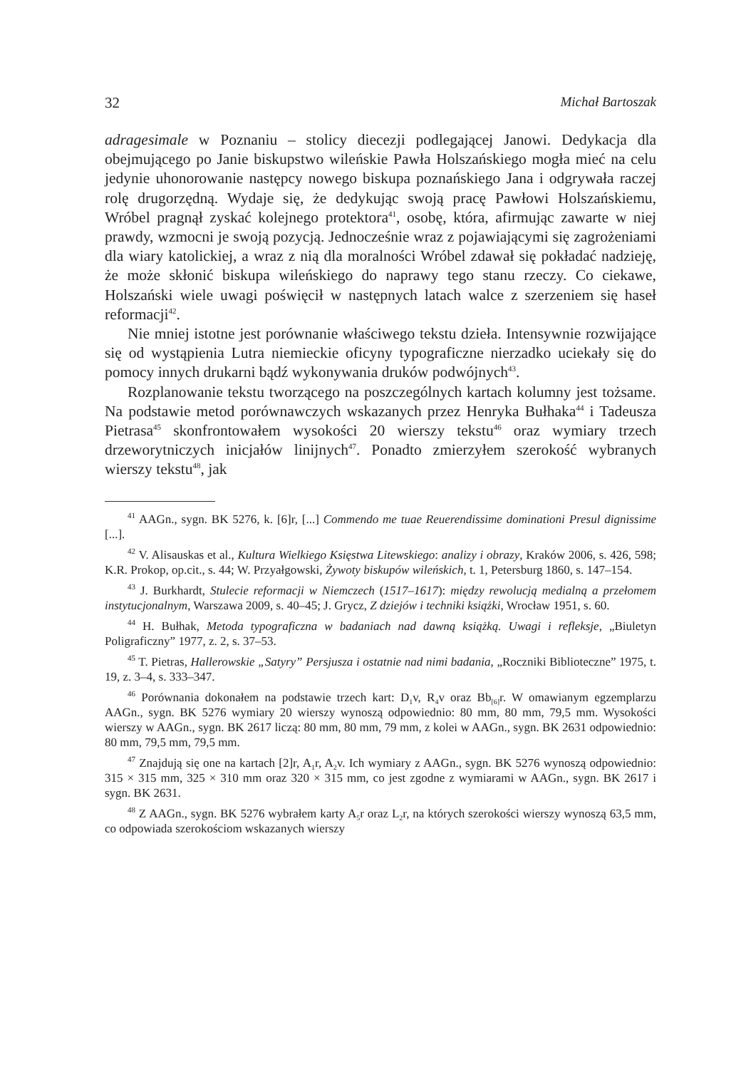32 Michał Bartoszak
adragesimale w Poznaniu – stolicy diecezji podlegającej Janowi. Dedykacja dla obejmującego po Janie biskupstwo wileńskie Pawła Holszańskiego mogła mieć na celu jedynie uhonorowanie następcy nowego biskupa poznańskiego Jana i odgrywała raczej rolę drugorzędną. Wydaje się, że dedykując swoją pracę Pawłowi Holszańskiemu, Wróbel pragnął zyskać kolejnego protektora<sup>41</sup>, osobę, która, afirmując zawarte w niej prawdy, wzmocni je swoją pozycją. Jednocześnie wraz z pojawiającymi się zagrożeniami dla wiary katolickiej, a wraz z nią dla moralności Wróbel zdawał się pokładać nadzieję, że może skłonić biskupa wileńskiego do naprawy tego stanu rzeczy. Co ciekawe, Holszański wiele uwagi poświęcił w następnych latach walce z szerzeniem się haseł reformacji<sup>42</sup>.
Nie mniej istotne jest porównanie właściwego tekstu dzieła. Intensywnie rozwijające się od wystąpienia Lutra niemieckie oficyny typograficzne nierzadko uciekały się do pomocy innych drukarni bądź wykonywania druków podwójnych<sup>43</sup>.
Rozplanowanie tekstu tworzącego na poszczególnych kartach kolumny jest tożsame. Na podstawie metod porównawczych wskazanych przez Henryka Bułhaka<sup>44</sup> i Tadeusza Pietrasa<sup>45</sup> skonfrontowałem wysokości 20 wierszy tekstu<sup>46</sup> oraz wymiary trzech drzeworytniczych inicjałów linijnych<sup>47</sup>. Ponadto zmierzyłem szerokość wybranych wierszy tekstu<sup>48</sup>, jak
<sup>41</sup> AAGn., sygn. BK 5276, k. [6]r, [...] Commendo me tuae Reuerendissime dominationi Presul dignissime [...].
<sup>42</sup> V. Alisauskas et al., Kultura Wielkiego Księstwa Litewskiego: analizy i obrazy, Kraków 2006, s. 426, 598; K.R. Prokop, op.cit., s. 44; W. Przyałgowski, Żywoty biskupów wileńskich, t. 1, Petersburg 1860, s. 147–154.
<sup>43</sup> J. Burkhardt, Stulecie reformacji w Niemczech (1517–1617): między rewolucją medialną a przełomem instytucjonalnym, Warszawa 2009, s. 40–45; J. Grycz, Z dziejów i techniki książki, Wrocław 1951, s. 60.
<sup>44</sup> H. Bułhak, Metoda typograficzna w badaniach nad dawną książką. Uwagi i refleksje, „Biuletyn Poligraficzny” 1977, z. 2, s. 37–53.
<sup>45</sup> T. Pietras, Hallerowskie „Satyry” Persjusza i ostatnie nad nimi badania, „Roczniki Biblioteczne” 1975, t. 19, z. 3–4, s. 333–347.
<sup>46</sup> Porównania dokonałem na podstawie trzech kart: D<sub>1</sub>v, R<sub>4</sub>v oraz Bb<sub>[6]</sub>r. W omawianym egzemplarzu AAGn., sygn. BK 5276 wymiary 20 wierszy wynoszą odpowiednio: 80 mm, 80 mm, 79,5 mm. Wysokości wierszy w AAGn., sygn. BK 2617 liczą: 80 mm, 80 mm, 79 mm, z kolei w AAGn., sygn. BK 2631 odpowiednio: 80 mm, 79,5 mm, 79,5 mm.
<sup>47</sup> Znajdują się one na kartach [2]r, A<sub>1</sub>r, A<sub>2</sub>v. Ich wymiary z AAGn., sygn. BK 5276 wynoszą odpowiednio: 315 × 315 mm, 325 × 310 mm oraz 320 × 315 mm, co jest zgodne z wymiarami w AAGn., sygn. BK 2617 i sygn. BK 2631.
<sup>48</sup> Z AAGn., sygn. BK 5276 wybrałem karty A<sub>5</sub>r oraz L<sub>2</sub>r, na których szerokości wierszy wynoszą 63,5 mm, co odpowiada szerokościom wskazanych wierszy